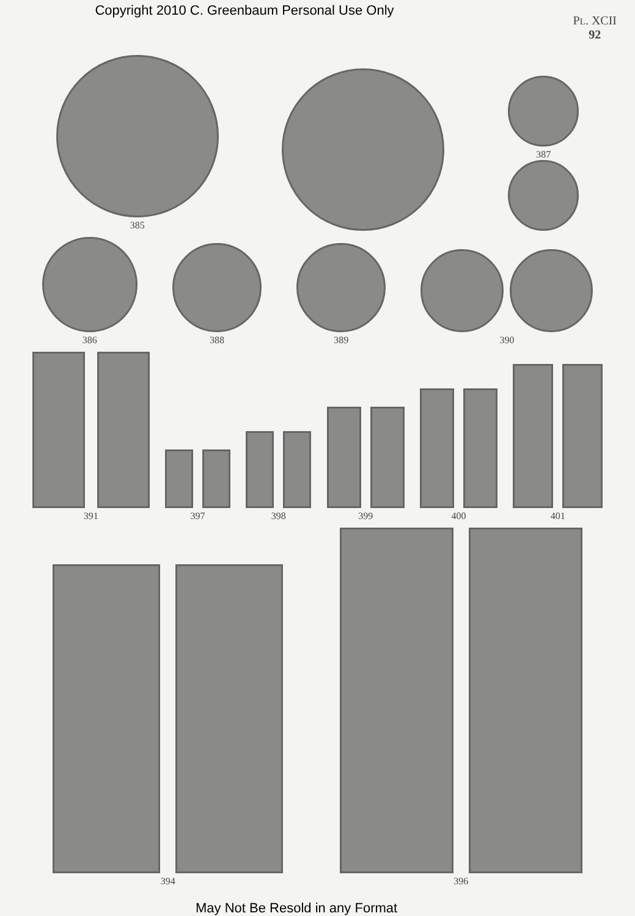Copyright 2010 C. Greenbaum Personal Use Only
PL. XCII
92
385
387
386
388
389
390
391
397
398
399
400
401
394
396
May Not Be Resold in any Format